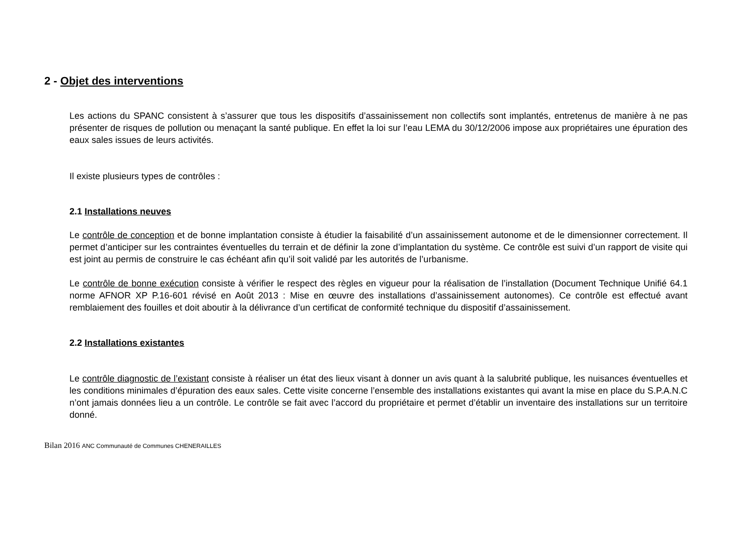2 - Objet des interventions
Les actions du SPANC consistent à s’assurer que tous les dispositifs d’assainissement non collectifs sont implantés, entretenus de manière à ne pas présenter de risques de pollution ou menaçant la santé publique. En effet la loi sur l’eau LEMA du 30/12/2006 impose aux propriétaires une épuration des eaux sales issues de leurs activités.
Il existe plusieurs types de contrôles :
2.1 Installations neuves
Le contrôle de conception et de bonne implantation consiste à étudier la faisabilité d’un assainissement autonome et de le dimensionner correctement. Il permet d’anticiper sur les contraintes éventuelles du terrain et de définir la zone d’implantation du système. Ce contrôle est suivi d’un rapport de visite qui est joint au permis de construire le cas échéant afin qu’il soit validé par les autorités de l’urbanisme.
Le contrôle de bonne exécution consiste à vérifier le respect des règles en vigueur pour la réalisation de l’installation (Document Technique Unifié 64.1 norme AFNOR XP P.16-601 révisé en Août 2013 : Mise en œuvre des installations d’assainissement autonomes). Ce contrôle est effectué avant remblaiement des fouilles et doit aboutir à la délivrance d’un certificat de conformité technique du dispositif d’assainissement.
2.2 Installations existantes
Le contrôle diagnostic de l’existant consiste à réaliser un état des lieux visant à donner un avis quant à la salubrité publique, les nuisances éventuelles et les conditions minimales d’épuration des eaux sales. Cette visite concerne l’ensemble des installations existantes qui avant la mise en place du S.P.A.N.C n’ont jamais données lieu a un contrôle. Le contrôle se fait avec l’accord du propriétaire et permet d’établir un inventaire des installations sur un territoire donné.
Bilan 2016 ANC Communauté de Communes CHENERAILLES